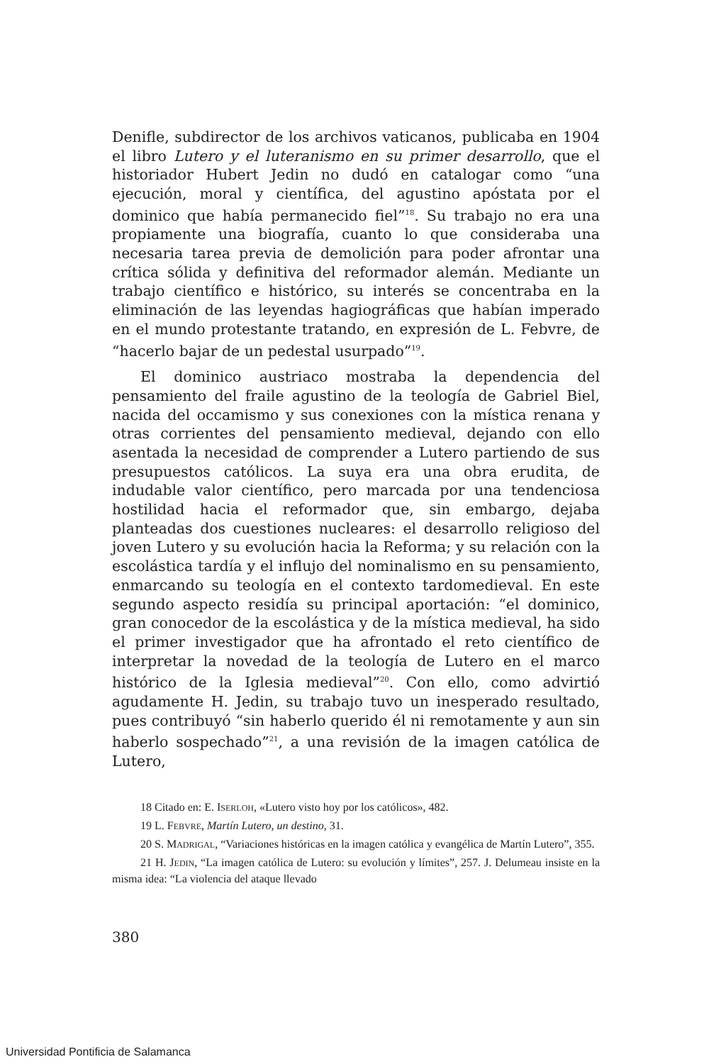Denifle, subdirector de los archivos vaticanos, publicaba en 1904 el libro Lutero y el luteranismo en su primer desarrollo, que el historiador Hubert Jedin no dudó en catalogar como “una ejecución, moral y científica, del agustino apóstata por el dominico que había permanecido fiel”<sup>18</sup>. Su trabajo no era una propiamente una biografía, cuanto lo que consideraba una necesaria tarea previa de demolición para poder afrontar una crítica sólida y definitiva del reformador alemán. Mediante un trabajo científico e histórico, su interés se concentraba en la eliminación de las leyendas hagiográficas que habían imperado en el mundo protestante tratando, en expresión de L. Febvre, de “hacerlo bajar de un pedestal usurpado”<sup>19</sup>.
El dominico austriaco mostraba la dependencia del pensamiento del fraile agustino de la teología de Gabriel Biel, nacida del occamismo y sus conexiones con la mística renana y otras corrientes del pensamiento medieval, dejando con ello asentada la necesidad de comprender a Lutero partiendo de sus presupuestos católicos. La suya era una obra erudita, de indudable valor científico, pero marcada por una tendenciosa hostilidad hacia el reformador que, sin embargo, dejaba planteadas dos cuestiones nucleares: el desarrollo religioso del joven Lutero y su evolución hacia la Reforma; y su relación con la escolástica tardía y el influjo del nominalismo en su pensamiento, enmarcando su teología en el contexto tardomedieval. En este segundo aspecto residía su principal aportación: “el dominico, gran conocedor de la escolástica y de la mística medieval, ha sido el primer investigador que ha afrontado el reto científico de interpretar la novedad de la teología de Lutero en el marco histórico de la Iglesia medieval”<sup>20</sup>. Con ello, como advirtió agudamente H. Jedin, su trabajo tuvo un inesperado resultado, pues contribuyó “sin haberlo querido él ni remotamente y aun sin haberlo sospechado”<sup>21</sup>, a una revisión de la imagen católica de Lutero,
18 Citado en: E. ISERLOH, «Lutero visto hoy por los católicos», 482.
19 L. FEBVRE, Martín Lutero, un destino, 31.
20 S. MADRIGAL, “Variaciones históricas en la imagen católica y evangélica de Martín Lutero”, 355.
21 H. JEDIN, “La imagen católica de Lutero: su evolución y límites”, 257. J. Delumeau insiste en la misma idea: “La violencia del ataque llevado
380
Universidad Pontificia de Salamanca